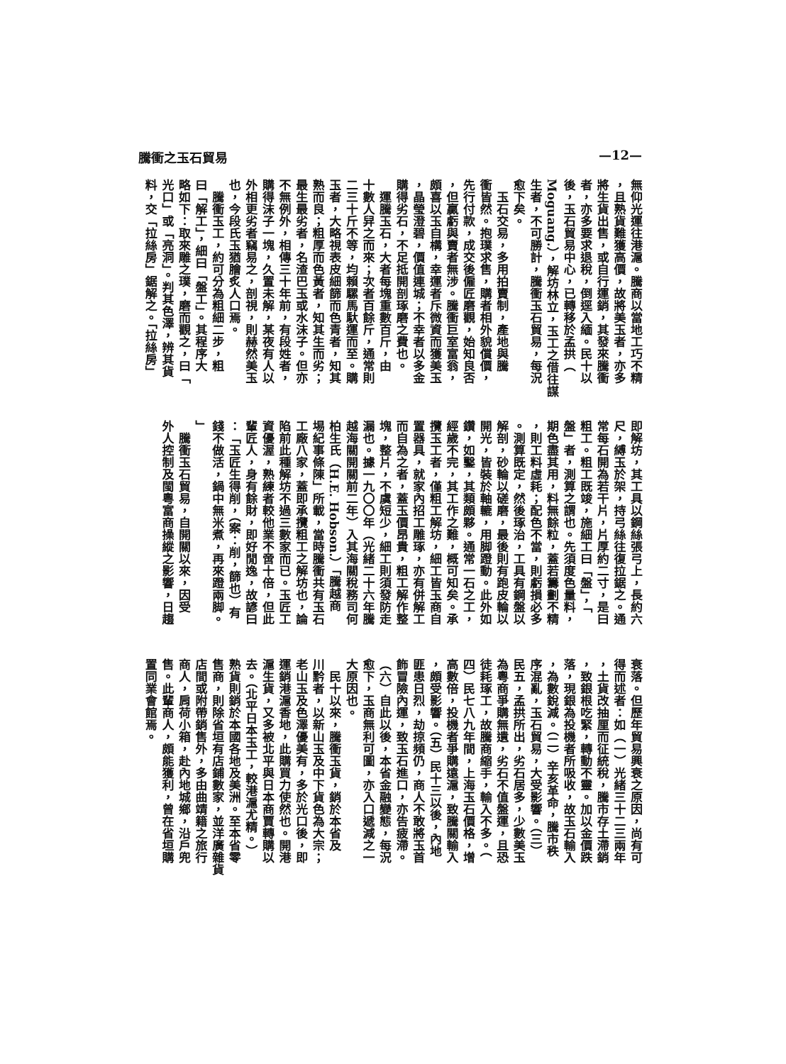騰衝之玉石貿易 —12—
無仰光運往港滬。騰商以當地工巧不精
，且熟貨難獲高價，故將美玉者，亦多
將生貨出售，或自行運銷，其發來騰衝
者，亦多要求退稅，倒逕入緬。民十以
後，玉石貿易中心，已轉移於孟拱（
Moguang.），解坊林立，玉工之借往謀
生者，不可勝計，騰衝玉石貿易，每況
愈下矣。
　玉石交易，多用拍賣制，產地與騰
衝皆然。抱璞求售，購者相外貌償價，
先行付款，成交後僱匠磨觀，始知良否
，但贏虧與賣者無涉。騰衝巨室富翁，
頗喜以玉自構，幸運者斥微資而獲美玉
，晶瑩澄碧，價值連城；不幸者以多金
購得劣石，不足抵開剖琢磨之費也。
　運騰玉石，大者每塊重數百斤，由
十數人舁之而來；次者百餘斤，通常則
二三十斤不等，均賴騾馬馱運而至。購
玉者，大略視表皮細篩而色青者，知其
熟而良；粗厚而色黃者，知其生而劣；
最生最劣者，名渣巴玉或水沫子。但亦
不無例外，相傳三十年前，有段姓者，
購得沫子一塊，久置未解，某夜有人以
外相更劣者竊易之，剖視，則赫然美玉
也，今段氏玉猶膾炙人口焉。
　騰衝玉工，約可分為粗細二步，粗
曰「解工」，細曰「盤工」。其程序大
略如下：取來雕之璞，磨而觀之，曰「
光口」或「亮洞」。判其色澤，辨其貨
料，交「拉絲房」鋸解之。「拉絲房」
即解坊，其工具以鋼絲張弓上，長約六
尺，縛玉於架，持弓絲往復拉鋸之。通
常每石開為若干片，片厚約二寸，是曰
粗工。粗工既竣，施細工曰「盤」，「
盤」者，測算之謂也。先須度色量料，
期色盡其用，料無餘粒，蓋若籌劃不精
，則工料虛耗；配色不當，則虧損必多
。測算既定，然後琢治，工具有鋼盤以
解剖，砂輪以磋磨，最後則有跑皮輪以
開光，皆裝於軸轆，用脚蹬動。此外如
鑽，如鑿，其類頗夥。通常一石之工，
經歲不完，其工作之難，概可知矣。承
攬玉工者，僅粗工解坊，細工皆玉商自
置器具，就家內招工雕琢，亦有併解工
而自為之者，蓋玉價昂貴，粗工解作整
塊，整片，不虞短少，細工則須發防走
漏也。據一九〇〇年（光緒二十六年騰
越海關開關前二年）入其海關稅務司何
柏生氏（H.E. Hobson.）「騰越商
埸紀事條陳」所載，當時騰衝共有玉石
工廠八家，蓋即承攬粗工之解坊也，論
陷前此種解坊不過三數家而已。玉匠工
資優渥，熟練者較他業不啻十倍，但此
輩匠人，身有餘財，即好閒逸，故諺曰
：「玉匠生得削，（案：削，篩也）有
錢不做活，鍋中無米煮，再來蹬兩脚。
」
　騰衝玉石貿易，自開關以來，因受
外人控制及閩粵富商操縱之影響，日趨
衰落。但歷年貿易興衰之原因，尚有可
得而述者：如（一）光緒三十二三兩年
，土貨改抽厘而征統稅，騰市存土滯銷
，致銀根吃緊，轉動不靈。加以金價跌
落，現銀為投機者所吸收，故玉石輸入
，為數銳減。（二）辛亥革命，騰市秩
序混亂，玉石貿易，大受影響。（三）
民五，孟拱所出，劣石居多，少數美玉
為粵商爭購無遺，劣石不值盤運，且恐
徒耗琢工，故騰商縮手，輸入不多。（
四）民七八九年間，上海玉石價格，增
高數倍，投機者爭購遠滬，致騰關輸入
，頗受影響。（五）民十三以後，內地
匪患日烈，劫掠頻仍，商人不敢將玉首
飾冒險內運，致玉石進口，亦告疲滯。
（六）自此以後，本省金融變態，每況
愈下，玉商無利可圖，亦入口遞減之一
大原因也。
　民十以來，騰衝玉貨，銷於本省及
川黔者，以新山玉及中下貨色為大宗；
老山玉及色澤優美有，多於光口後，即
運銷港滬香地，此購買力使然也。開港
滬生貨，又多被北平與日本商賈轉購以
去。（北平日本玉工，較港滬尤精。）
熟貨則銷於本國各地及美洲。至本省零
售商，則除省垣有店鋪數家，並洋廣雜貨
店間或附帶銷售外，多由曲靖籍之旅行
商人，肩荷小箱，赴內地城鄉，沿戶兜
售。此輩商人，頗能獲利，曾在省垣購
置同業會館焉。